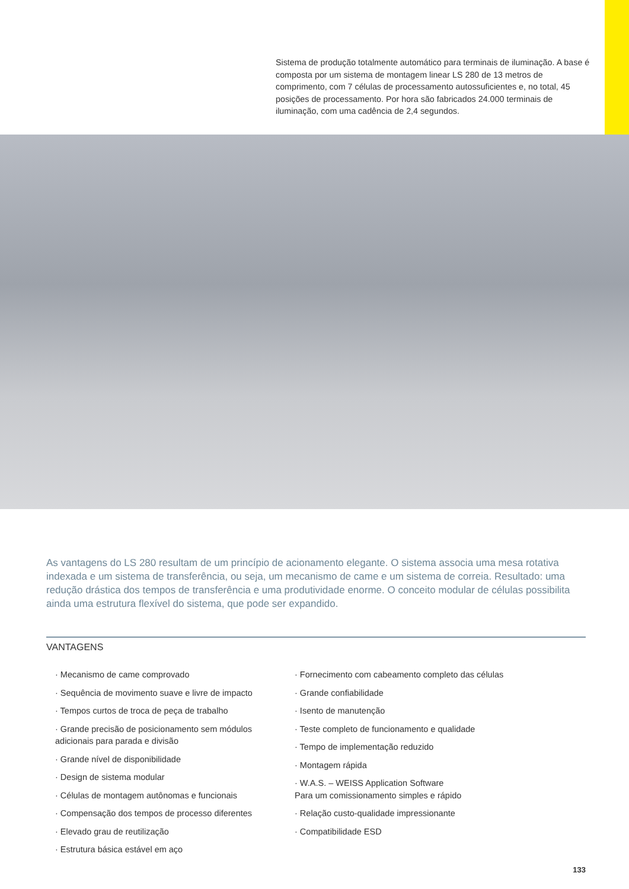Sistema de produção totalmente automático para terminais de iluminação. A base é composta por um sistema de montagem linear LS 280 de 13 metros de comprimento, com 7 células de processamento autossuficientes e, no total, 45 posições de processamento. Por hora são fabricados 24.000 terminais de iluminação, com uma cadência de 2,4 segundos.
As vantagens do LS 280 resultam de um princípio de acionamento elegante. O sistema associa uma mesa rotativa indexada e um sistema de transferência, ou seja, um mecanismo de came e um sistema de correia. Resultado: uma redução drástica dos tempos de transferência e uma produtividade enorme. O conceito modular de células possibilita ainda uma estrutura flexível do sistema, que pode ser expandido.
VANTAGENS
· Mecanismo de came comprovado
· Sequência de movimento suave e livre de impacto
· Tempos curtos de troca de peça de trabalho
· Grande precisão de posicionamento sem módulos adicionais para parada e divisão
· Grande nível de disponibilidade
· Design de sistema modular
· Células de montagem autônomas e funcionais
· Compensação dos tempos de processo diferentes
· Elevado grau de reutilização
· Estrutura básica estável em aço
· Fornecimento com cabeamento completo das células
· Grande confiabilidade
· Isento de manutenção
· Teste completo de funcionamento e qualidade
· Tempo de implementação reduzido
· Montagem rápida
· W.A.S. – WEISS Application Software
Para um comissionamento simples e rápido
· Relação custo-qualidade impressionante
· Compatibilidade ESD
133